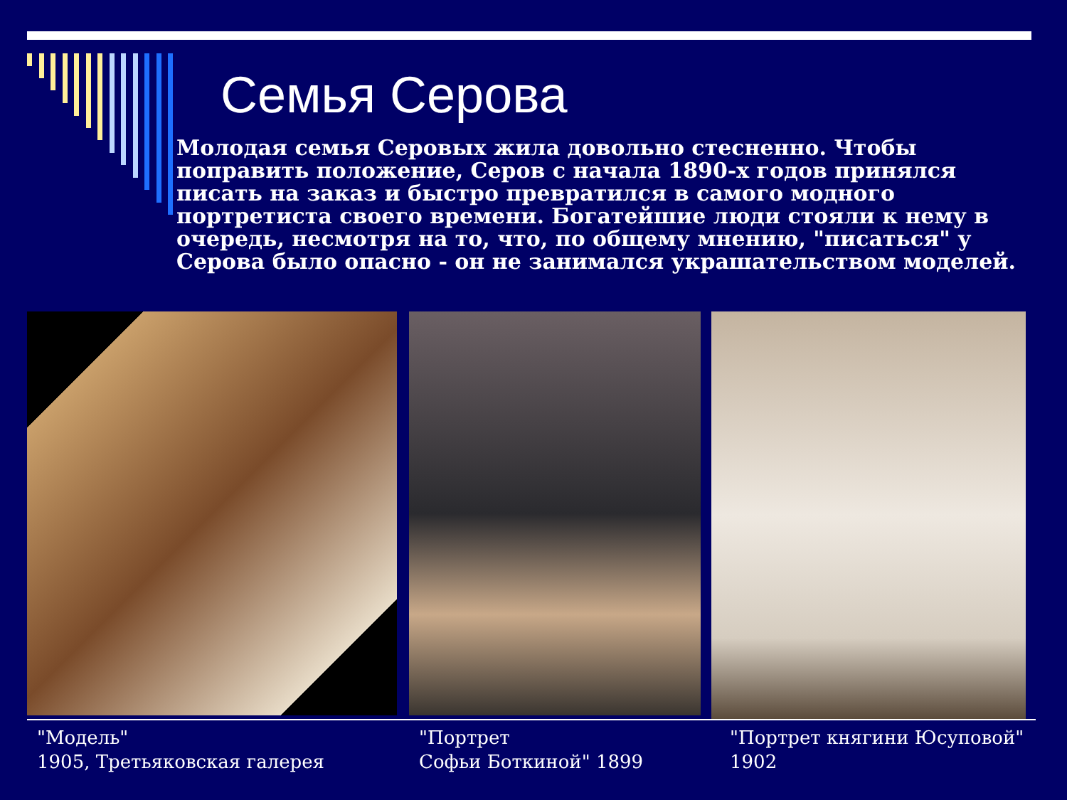Семья Серова
Молодая семья Серовых жила довольно стесненно. Чтобы поправить положение, Серов с начала 1890-х годов принялся писать на заказ и быстро превратился в самого модного портретиста своего времени. Богатейшие люди стояли к нему в очередь, несмотря на то, что, по общему мнению, "писаться" у Серова было опасно - он не занимался украшательством моделей.
"Модель"
1905, Третьяковская галерея
"Портрет
Софьи Боткиной" 1899
"Портрет княгини Юсуповой"
1902